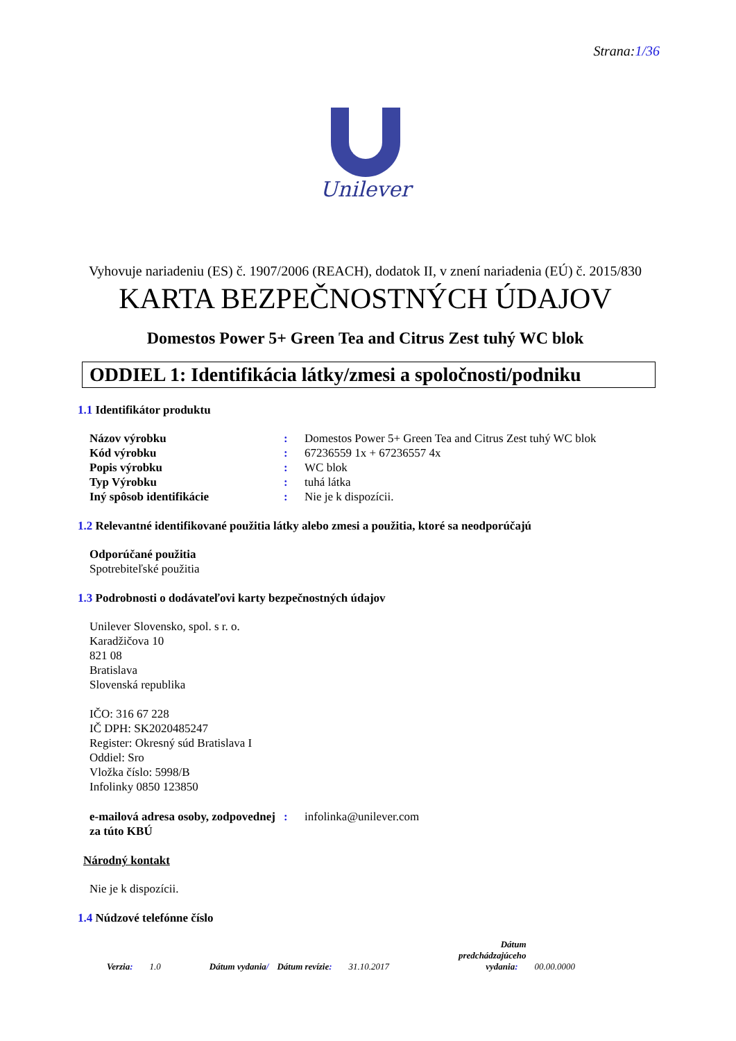Strana:1/36
Unilever
Vyhovuje nariadeniu (ES) č. 1907/2006 (REACH), dodatok II, v znení nariadenia (EÚ) č. 2015/830
KARTA BEZPEČNOSTNÝCH ÚDAJOV
Domestos Power 5+ Green Tea and Citrus Zest tuhý WC blok
ODDIEL 1: Identifikácia látky/zmesi a spoločnosti/podniku
1.1 Identifikátor produktu
| Názov výrobku | : | Domestos Power 5+ Green Tea and Citrus Zest tuhý WC blok |
| Kód výrobku | : | 67236559 1x + 67236557 4x |
| Popis výrobku | : | WC blok |
| Typ Výrobku | : | tuhá látka |
| Iný spôsob identifikácie | : | Nie je k dispozícii. |
1.2 Relevantné identifikované použitia látky alebo zmesi a použitia, ktoré sa neodporúčajú
Odporúčané použitia
Spotrebiteľské použitia
1.3 Podrobnosti o dodávateľovi karty bezpečnostných údajov
Unilever Slovensko, spol. s r. o.
Karadžičova 10
821 08
Bratislava
Slovenská republika
IČO: 316 67 228
IČ DPH: SK2020485247
Register: Okresný súd Bratislava I
Oddiel: Sro
Vložka číslo: 5998/B
Infolinky 0850 123850
| e-mailová adresa osoby, zodpovednej za túto KBÚ | : | infolinka@unilever.com |
Národný kontakt
Nie je k dispozícii.
1.4 Núdzové telefónne číslo
Verzia: 1.0 Dátum vydania/ Dátum revízie: 31.10.2017 Dátum
predchádzajúceho
vydania: 00.00.0000